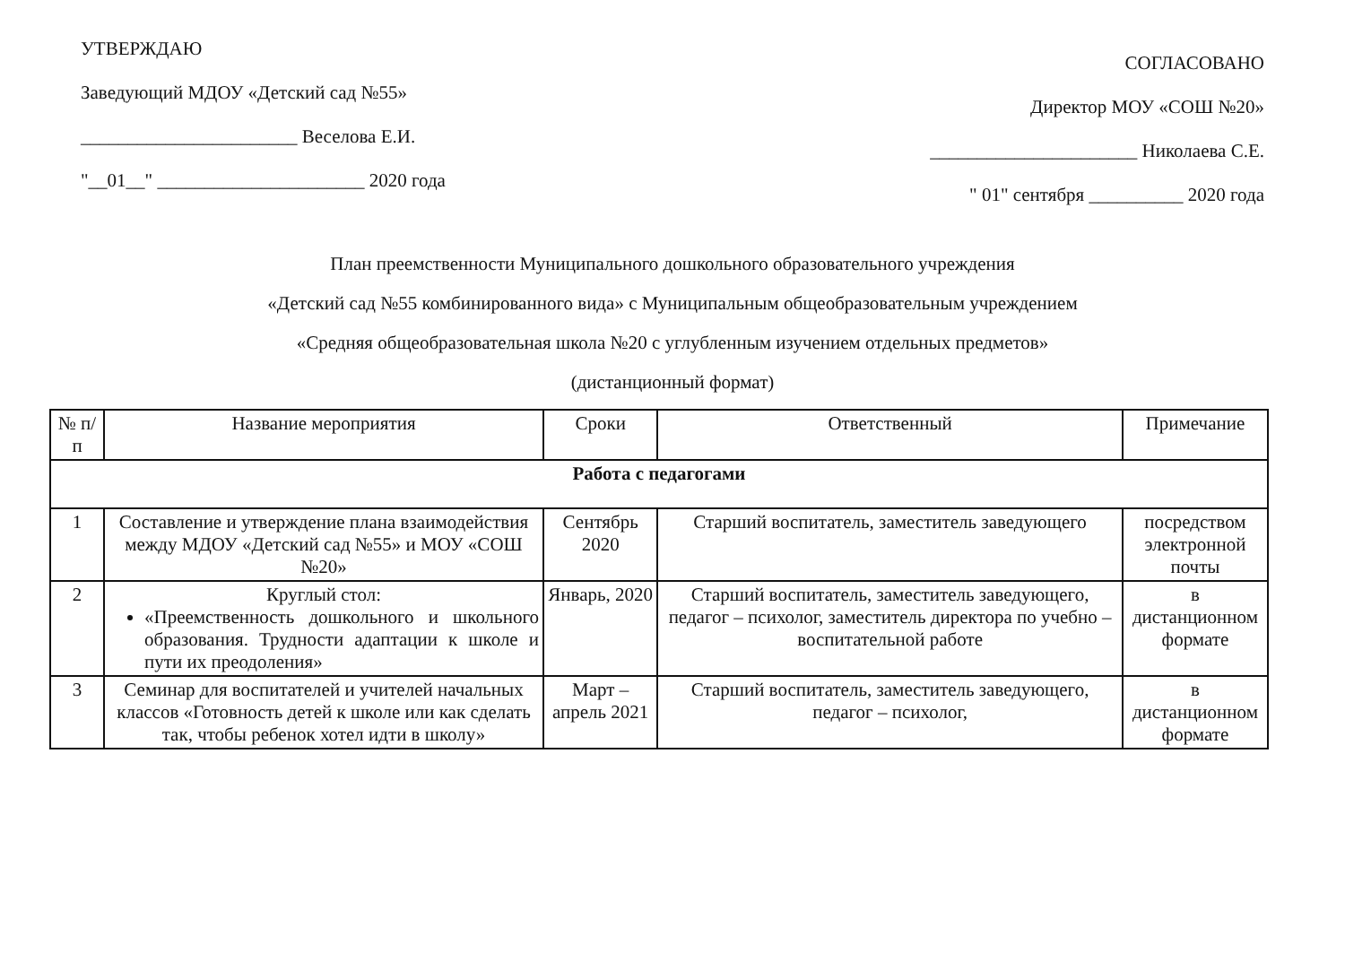УТВЕРЖДАЮ
Заведующий МДОУ «Детский сад №55»
_______________________ Веселова Е.И.
"__01__" ______________________ 2020 года
СОГЛАСОВАНО
Директор МОУ «СОШ №20»
______________________ Николаева С.Е.
" 01" сентября __________ 2020 года
План преемственности Муниципального дошкольного образовательного учреждения
«Детский сад №55 комбинированного вида» с Муниципальным общеобразовательным учреждением
«Средняя общеобразовательная школа №20 с углубленным изучением отдельных предметов»
(дистанционный формат)
| № п/п | Название мероприятия | Сроки | Ответственный | Примечание |
| --- | --- | --- | --- | --- |
| Работа с педагогами | | | | |
| 1 | Составление и утверждение плана взаимодействия между МДОУ «Детский сад №55» и МОУ «СОШ №20» | Сентябрь 2020 | Старший воспитатель, заместитель заведующего | посредством электронной почты |
| 2 | Круглый стол: «Преемственность дошкольного и школьного образования. Трудности адаптации к школе и пути их преодоления» | Январь, 2020 | Старший воспитатель, заместитель заведующего, педагог – психолог, заместитель директора по учебно – воспитательной работе | в дистанционном формате |
| 3 | Семинар для воспитателей и учителей начальных классов «Готовность детей к школе или как сделать так, чтобы ребенок хотел идти в школу» | Март – апрель 2021 | Старший воспитатель, заместитель заведующего, педагог – психолог, | в дистанционном формате |